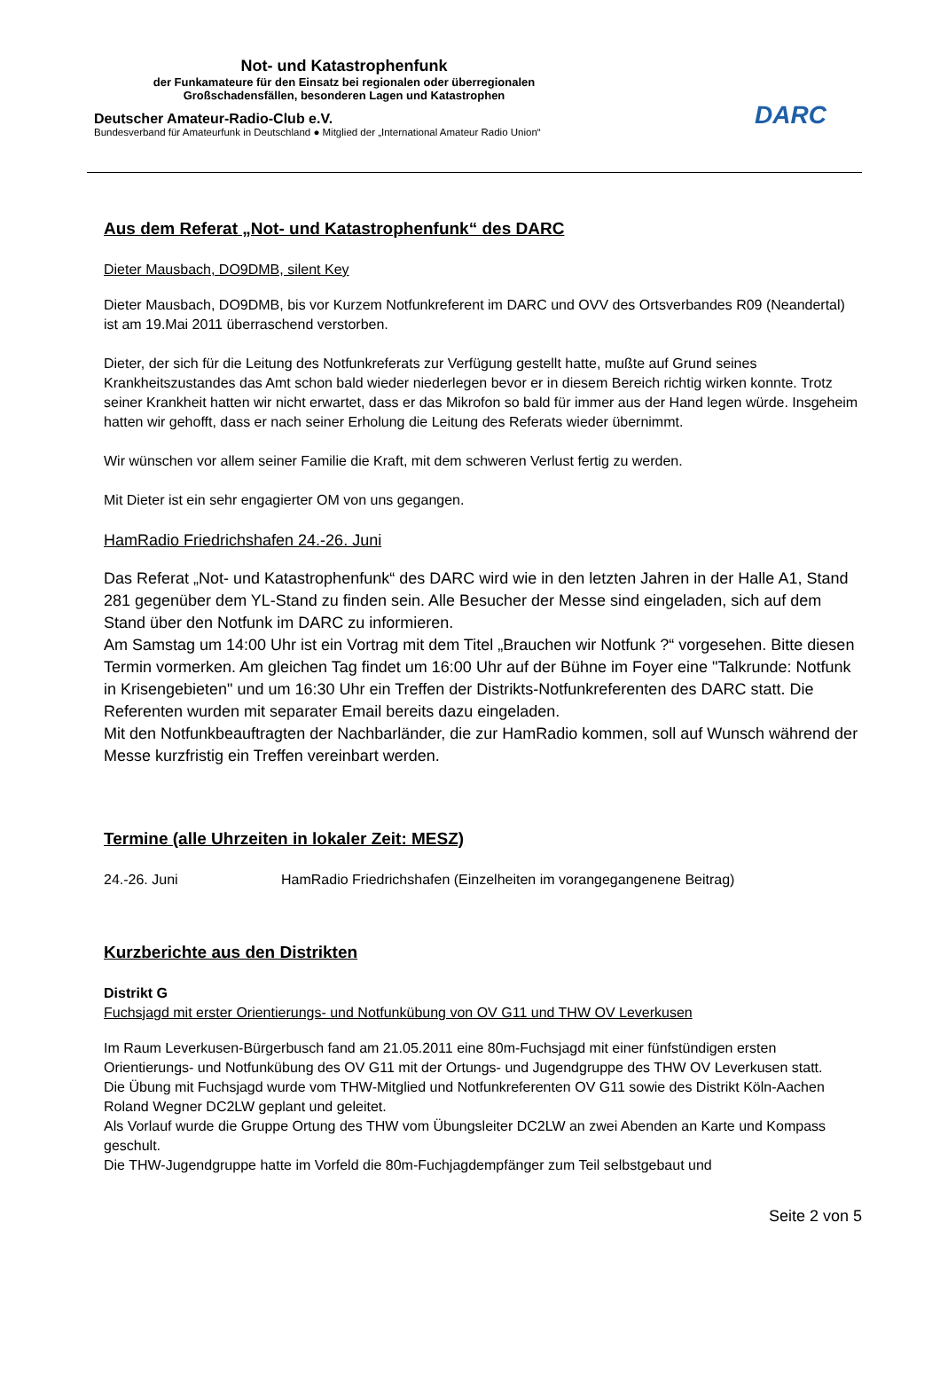Not- und Katastrophenfunk
der Funkamateure für den Einsatz bei regionalen oder überregionalen
Großschadensfällen, besonderen Lagen und Katastrophen
Deutscher Amateur-Radio-Club e.V.
Bundesverband für Amateurfunk in Deutschland ● Mitglied der „International Amateur Radio Union“
DARC
Aus dem Referat „Not- und Katastrophenfunk“ des DARC
Dieter Mausbach, DO9DMB, silent Key
Dieter Mausbach, DO9DMB, bis vor Kurzem Notfunkreferent im DARC und OVV des Ortsverbandes R09 (Neandertal) ist am 19.Mai 2011 überraschend verstorben.
Dieter, der sich für die Leitung des Notfunkreferats zur Verfügung gestellt hatte, mußte auf Grund seines Krankheitszustandes das Amt schon bald wieder niederlegen bevor er in diesem Bereich richtig wirken konnte. Trotz seiner Krankheit hatten wir nicht erwartet, dass er das Mikrofon so bald für immer aus der Hand legen würde. Insgeheim hatten wir gehofft, dass er nach seiner Erholung die Leitung des Referats wieder übernimmt.
Wir wünschen vor allem seiner Familie die Kraft, mit dem schweren Verlust fertig zu werden.
Mit Dieter ist ein sehr engagierter OM von uns gegangen.
HamRadio Friedrichshafen 24.-26. Juni
Das Referat „Not- und Katastrophenfunk“ des DARC wird wie in den letzten Jahren in der Halle A1, Stand 281 gegenüber dem YL-Stand zu finden sein. Alle Besucher der Messe sind eingeladen, sich auf dem Stand über den Notfunk im DARC zu informieren.
Am Samstag um 14:00 Uhr ist ein Vortrag mit dem Titel „Brauchen wir Notfunk ?“ vorgesehen. Bitte diesen Termin vormerken. Am gleichen Tag findet um 16:00 Uhr auf der Bühne im Foyer eine "Talkrunde: Notfunk in Krisengebieten" und um 16:30 Uhr ein Treffen der Distrikts-Notfunkreferenten des DARC statt. Die Referenten wurden mit separater Email bereits dazu eingeladen.
Mit den Notfunkbeauftragten der Nachbarländer, die zur HamRadio kommen, soll auf Wunsch während der Messe kurzfristig ein Treffen vereinbart werden.
Termine (alle Uhrzeiten in lokaler Zeit: MESZ)
24.-26. Juni HamRadio Friedrichshafen (Einzelheiten im vorangegangenene Beitrag)
Kurzberichte aus den Distrikten
Distrikt G
Fuchsjagd mit erster Orientierungs- und Notfunkübung von OV G11 und THW OV Leverkusen
Im Raum Leverkusen-Bürgerbusch fand am 21.05.2011 eine 80m-Fuchsjagd mit einer fünfstündigen ersten Orientierungs- und Notfunkübung des OV G11 mit der Ortungs- und Jugendgruppe des THW OV Leverkusen statt.
Die Übung mit Fuchsjagd wurde vom THW-Mitglied und Notfunkreferenten OV G11 sowie des Distrikt Köln-Aachen Roland Wegner DC2LW geplant und geleitet.
Als Vorlauf wurde die Gruppe Ortung des THW vom Übungsleiter DC2LW an zwei Abenden an Karte und Kompass geschult.
Die THW-Jugendgruppe hatte im Vorfeld die 80m-Fuchjagdempfänger zum Teil selbstgebaut und
Seite 2 von 5